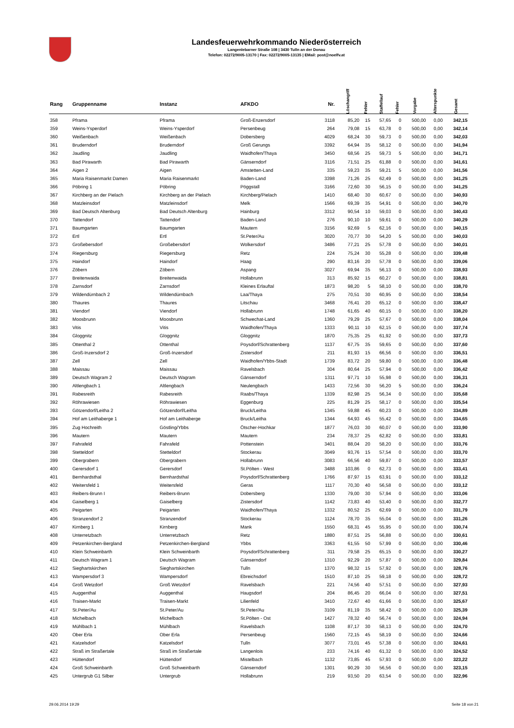Landesfeuerwehrkommando Niederösterreich
Langenlebarner Straße 108 | 3430 Tulln an der Donau
Telefon: 02272/9005-13170 | Fax: 02272/9005-13135 | EMail: post@noelfv.at
| Rang | Gruppenname | Instanz | AFKDO | Nr. | Löschangriff | Fehler | Staffellauf | Fehler | Vorgabe | Alterspunkte | Gesamt |
| --- | --- | --- | --- | --- | --- | --- | --- | --- | --- | --- | --- |
| 358 | Pframa | Pframa | Groß-Enzersdorf | 3118 | 85,20 | 15 | 57,65 | 0 | 500,00 | 0,00 | 342,15 |
| 359 | Weins-Ysperdorf | Weins-Ysperdorf | Persenbeug | 264 | 79,08 | 15 | 63,78 | 0 | 500,00 | 0,00 | 342,14 |
| 360 | Weißenbach | Weißenbach | Dobersberg | 4029 | 68,24 | 30 | 59,73 | 0 | 500,00 | 0,00 | 342,03 |
| 361 | Bruderndorf | Bruderndorf | Groß Gerungs | 3392 | 64,94 | 35 | 58,12 | 0 | 500,00 | 0,00 | 341,94 |
| 362 | Jaudling | Jaudling | Waidhofen/Thaya | 3450 | 68,56 | 25 | 59,73 | 5 | 500,00 | 0,00 | 341,71 |
| 363 | Bad Pirawarth | Bad Pirawarth | Gänserndorf | 3116 | 71,51 | 25 | 61,88 | 0 | 500,00 | 0,00 | 341,61 |
| 364 | Aigen 2 | Aigen | Amstetten-Land | 335 | 59,23 | 35 | 59,21 | 5 | 500,00 | 0,00 | 341,56 |
| 365 | Maria Raisenmarkt Damen | Maria Raisenmarkt | Baden-Land | 3398 | 71,26 | 25 | 62,49 | 0 | 500,00 | 0,00 | 341,25 |
| 366 | Pöbring 1 | Pöbring | Pöggstall | 3166 | 72,60 | 30 | 56,15 | 0 | 500,00 | 0,00 | 341,25 |
| 367 | Kirchberg an der Pielach | Kirchberg an der Pielach | Kirchberg/Pielach | 1410 | 68,40 | 30 | 60,67 | 0 | 500,00 | 0,00 | 340,93 |
| 368 | Matzleinsdorf | Matzleinsdorf | Melk | 1566 | 69,39 | 35 | 54,91 | 0 | 500,00 | 0,00 | 340,70 |
| 369 | Bad Deutsch Altenburg | Bad Deutsch Altenburg | Hainburg | 3312 | 90,54 | 10 | 59,03 | 0 | 500,00 | 0,00 | 340,43 |
| 370 | Tattendorf | Tattendorf | Baden-Land | 276 | 90,10 | 10 | 59,61 | 0 | 500,00 | 0,00 | 340,29 |
| 371 | Baumgarten | Baumgarten | Mautern | 3156 | 92,69 | 5 | 62,16 | 0 | 500,00 | 0,00 | 340,15 |
| 372 | Ertl | Ertl | St.Peter/Au | 3020 | 70,77 | 30 | 54,20 | 5 | 500,00 | 0,00 | 340,03 |
| 373 | Großebersdorf | Großebersdorf | Wolkersdorf | 3486 | 77,21 | 25 | 57,78 | 0 | 500,00 | 0,00 | 340,01 |
| 374 | Riegersburg | Riegersburg | Retz | 224 | 75,24 | 30 | 55,28 | 0 | 500,00 | 0,00 | 339,48 |
| 375 | Haindorf | Haindorf | Haag | 290 | 83,16 | 20 | 57,78 | 0 | 500,00 | 0,00 | 339,06 |
| 376 | Zöbern | Zöbern | Aspang | 3027 | 69,94 | 35 | 56,13 | 0 | 500,00 | 0,00 | 338,93 |
| 377 | Breitenwaida | Breitenwaida | Hollabrunn | 313 | 85,92 | 15 | 60,27 | 0 | 500,00 | 0,00 | 338,81 |
| 378 | Zarnsdorf | Zarnsdorf | Kleines Erlauftal | 1873 | 98,20 | 5 | 58,10 | 0 | 500,00 | 0,00 | 338,70 |
| 379 | Wildendürnbach 2 | Wildendürnbach | Laa/Thaya | 275 | 70,51 | 30 | 60,95 | 0 | 500,00 | 0,00 | 338,54 |
| 380 | Thaures | Thaures | Litschau | 3468 | 76,41 | 20 | 65,12 | 0 | 500,00 | 0,00 | 338,47 |
| 381 | Viendorf | Viendorf | Hollabrunn | 1748 | 61,65 | 40 | 60,15 | 0 | 500,00 | 0,00 | 338,20 |
| 382 | Moosbrunn | Moosbrunn | Schwechat-Land | 1360 | 79,29 | 25 | 57,67 | 0 | 500,00 | 0,00 | 338,04 |
| 383 | Vitis | Vitis | Waidhofen/Thaya | 1333 | 90,11 | 10 | 62,15 | 0 | 500,00 | 0,00 | 337,74 |
| 384 | Gloggnitz | Gloggnitz | Gloggnitz | 1870 | 75,35 | 25 | 61,92 | 0 | 500,00 | 0,00 | 337,73 |
| 385 | Ottenthal 2 | Ottenthal | Poysdorf/Schrattenberg | 1137 | 67,75 | 35 | 59,65 | 0 | 500,00 | 0,00 | 337,60 |
| 386 | Groß-Inzersdorf 2 | Groß-Inzersdorf | Zistersdorf | 211 | 81,93 | 15 | 66,56 | 0 | 500,00 | 0,00 | 336,51 |
| 387 | Zell | Zell | Waidhofen/Ybbs-Stadt | 1739 | 83,72 | 20 | 59,80 | 0 | 500,00 | 0,00 | 336,48 |
| 388 | Maissau | Maissau | Ravelsbach | 304 | 80,64 | 25 | 57,94 | 0 | 500,00 | 0,00 | 336,42 |
| 389 | Deutsch Wagram 2 | Deutsch Wagram | Gänserndorf | 1311 | 97,71 | 10 | 55,98 | 0 | 500,00 | 0,00 | 336,31 |
| 390 | Altlengbach 1 | Altlengbach | Neulengbach | 1433 | 72,56 | 30 | 56,20 | 5 | 500,00 | 0,00 | 336,24 |
| 391 | Rabesreith | Rabesreith | Raabs/Thaya | 1339 | 82,98 | 25 | 56,34 | 0 | 500,00 | 0,00 | 335,68 |
| 392 | Röhrawiesen | Röhrawiesen | Eggenburg | 225 | 81,29 | 25 | 58,17 | 0 | 500,00 | 0,00 | 335,54 |
| 393 | Götzendorf/Leitha 2 | Götzendorf/Leitha | Bruck/Leitha | 1345 | 59,88 | 45 | 60,23 | 0 | 500,00 | 0,00 | 334,89 |
| 394 | Hof am Leithaberge 1 | Hof am Leithaberge | Bruck/Leitha | 1344 | 64,93 | 45 | 55,42 | 0 | 500,00 | 0,00 | 334,65 |
| 395 | Zug Hochreith | Göstling/Ybbs | Ötscher-Hochkar | 1877 | 76,03 | 30 | 60,07 | 0 | 500,00 | 0,00 | 333,90 |
| 396 | Mautern | Mautern | Mautern | 234 | 78,37 | 25 | 62,82 | 0 | 500,00 | 0,00 | 333,81 |
| 397 | Fahrafeld | Fahrafeld | Pottenstein | 3401 | 88,04 | 20 | 58,20 | 0 | 500,00 | 0,00 | 333,76 |
| 398 | Stetteldorf | Stetteldorf | Stockerau | 3049 | 93,76 | 15 | 57,54 | 0 | 500,00 | 0,00 | 333,70 |
| 399 | Obergrabern | Obergrabern | Hollabrunn | 3083 | 66,56 | 40 | 59,87 | 0 | 500,00 | 0,00 | 333,57 |
| 400 | Gerersdorf 1 | Gerersdorf | St.Pölten - West | 3488 | 103,86 | 0 | 62,73 | 0 | 500,00 | 0,00 | 333,41 |
| 401 | Bernhardsthal | Bernhardsthal | Poysdorf/Schrattenberg | 1766 | 87,97 | 15 | 63,91 | 0 | 500,00 | 0,00 | 333,12 |
| 402 | Weitersfeld 1 | Weitersfeld | Geras | 1117 | 70,30 | 40 | 56,58 | 0 | 500,00 | 0,00 | 333,12 |
| 403 | Reibers-Brunn I | Reibers-Brunn | Dobersberg | 1330 | 79,00 | 30 | 57,94 | 0 | 500,00 | 0,00 | 333,06 |
| 404 | Gaiselberg 1 | Gaiselberg | Zistersdorf | 1142 | 73,83 | 40 | 53,40 | 0 | 500,00 | 0,00 | 332,77 |
| 405 | Peigarten | Peigarten | Waidhofen/Thaya | 1332 | 80,52 | 25 | 62,69 | 0 | 500,00 | 0,00 | 331,79 |
| 406 | Stranzendorf 2 | Stranzendorf | Stockerau | 1124 | 78,70 | 35 | 55,04 | 0 | 500,00 | 0,00 | 331,26 |
| 407 | Kirnberg 1 | Kirnberg | Mank | 1550 | 68,31 | 45 | 55,95 | 0 | 500,00 | 0,00 | 330,74 |
| 408 | Unterretzbach | Unterretzbach | Retz | 1880 | 87,51 | 25 | 56,88 | 0 | 500,00 | 0,00 | 330,61 |
| 409 | Petzenkirchen-Bergland | Petzenkirchen-Bergland | Ybbs | 3363 | 61,55 | 50 | 57,99 | 0 | 500,00 | 0,00 | 330,46 |
| 410 | Klein Schweinbarth | Klein Schweinbarth | Poysdorf/Schrattenberg | 311 | 79,58 | 25 | 65,15 | 0 | 500,00 | 0,00 | 330,27 |
| 411 | Deutsch Wagram 1 | Deutsch Wagram | Gänserndorf | 1310 | 92,29 | 20 | 57,87 | 0 | 500,00 | 0,00 | 329,84 |
| 412 | Sieghartskirchen | Sieghartskirchen | Tulln | 1370 | 98,32 | 15 | 57,92 | 0 | 500,00 | 0,00 | 328,76 |
| 413 | Wampersdorf 3 | Wampersdorf | Ebreichsdorf | 1510 | 87,10 | 25 | 59,18 | 0 | 500,00 | 0,00 | 328,72 |
| 414 | Groß Wetzdorf | Groß Wetzdorf | Ravelsbach | 221 | 74,56 | 40 | 57,51 | 0 | 500,00 | 0,00 | 327,93 |
| 415 | Auggenthal | Auggenthal | Haugsdorf | 204 | 86,45 | 20 | 66,04 | 0 | 500,00 | 0,00 | 327,51 |
| 416 | Traisen-Markt | Traisen-Markt | Lilienfeld | 3410 | 72,67 | 40 | 61,66 | 0 | 500,00 | 0,00 | 325,67 |
| 417 | St.Peter/Au | St.Peter/Au | St.Peter/Au | 3109 | 81,19 | 35 | 58,42 | 0 | 500,00 | 0,00 | 325,39 |
| 418 | Michelbach | Michelbach | St.Pölten - Ost | 1427 | 78,32 | 40 | 56,74 | 0 | 500,00 | 0,00 | 324,94 |
| 419 | Mühlbach 1 | Mühlbach | Ravelsbach | 1108 | 87,17 | 30 | 58,13 | 0 | 500,00 | 0,00 | 324,70 |
| 420 | Ober Erla | Ober Erla | Persenbeug | 1560 | 72,15 | 45 | 58,19 | 0 | 500,00 | 0,00 | 324,66 |
| 421 | Katzelsdorf | Katzelsdorf | Tulln | 3077 | 73,01 | 45 | 57,38 | 0 | 500,00 | 0,00 | 324,61 |
| 422 | Straß im Straßertale | Straß im Straßertale | Langenlois | 233 | 74,16 | 40 | 61,32 | 0 | 500,00 | 0,00 | 324,52 |
| 423 | Hüttendorf | Hüttendorf | Mistelbach | 1132 | 73,85 | 45 | 57,93 | 0 | 500,00 | 0,00 | 323,22 |
| 424 | Groß Schweinbarth | Groß Schweinbarth | Gänserndorf | 1301 | 90,29 | 30 | 56,56 | 0 | 500,00 | 0,00 | 323,15 |
| 425 | Untergrub G1 Silber | Untergrub | Hollabrunn | 219 | 93,50 | 20 | 63,54 | 0 | 500,00 | 0,00 | 322,96 |
29.06.2014 19:29 Seite 18 von 21